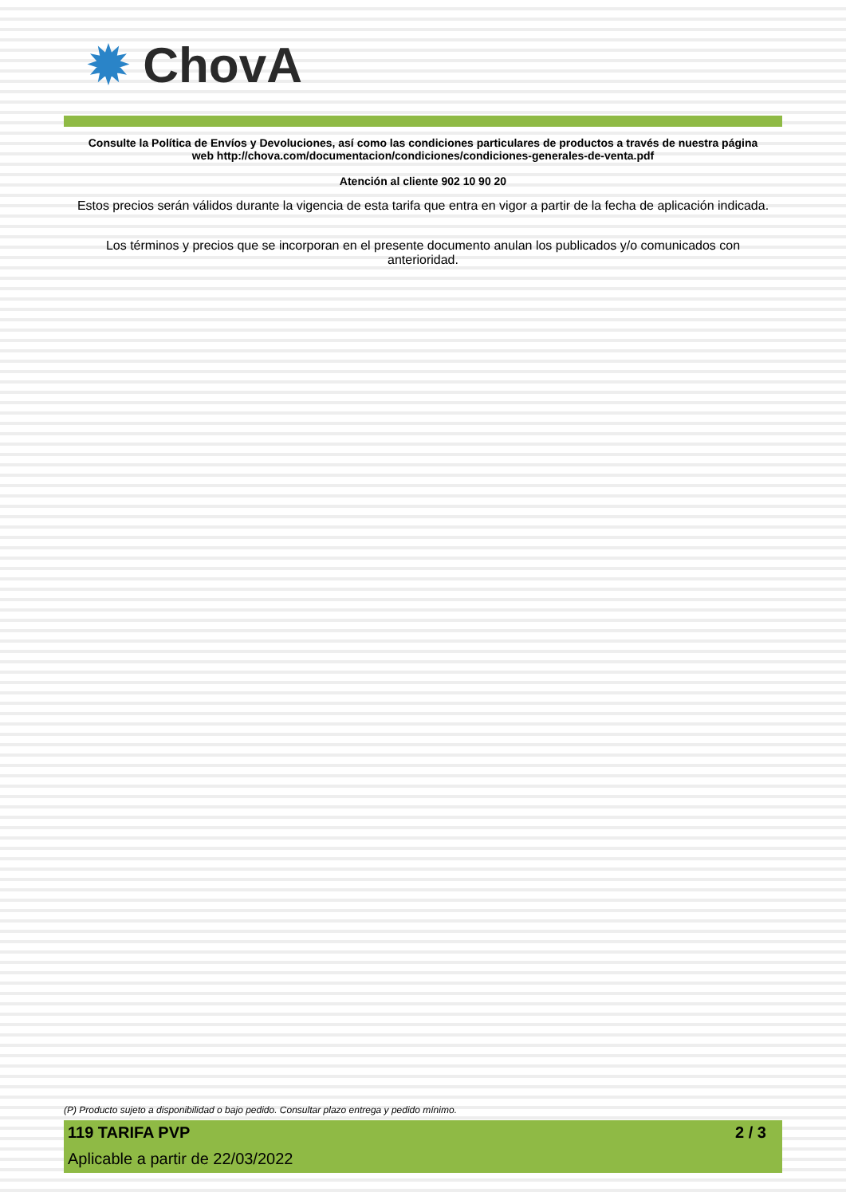✹ ChovA
Consulte la Política de Envíos y Devoluciones, así como las condiciones particulares de productos a través de nuestra página
web http://chova.com/documentacion/condiciones/condiciones-generales-de-venta.pdf
Atención al cliente 902 10 90 20
Estos precios serán válidos durante la vigencia de esta tarifa que entra en vigor a partir de la fecha de aplicación indicada.
Los términos y precios que se incorporan en el presente documento anulan los publicados y/o comunicados con
anterioridad.
(P) Producto sujeto a disponibilidad o bajo pedido. Consultar plazo entrega y pedido mínimo.
119 TARIFA PVP 2 / 3
Aplicable a partir de 22/03/2022